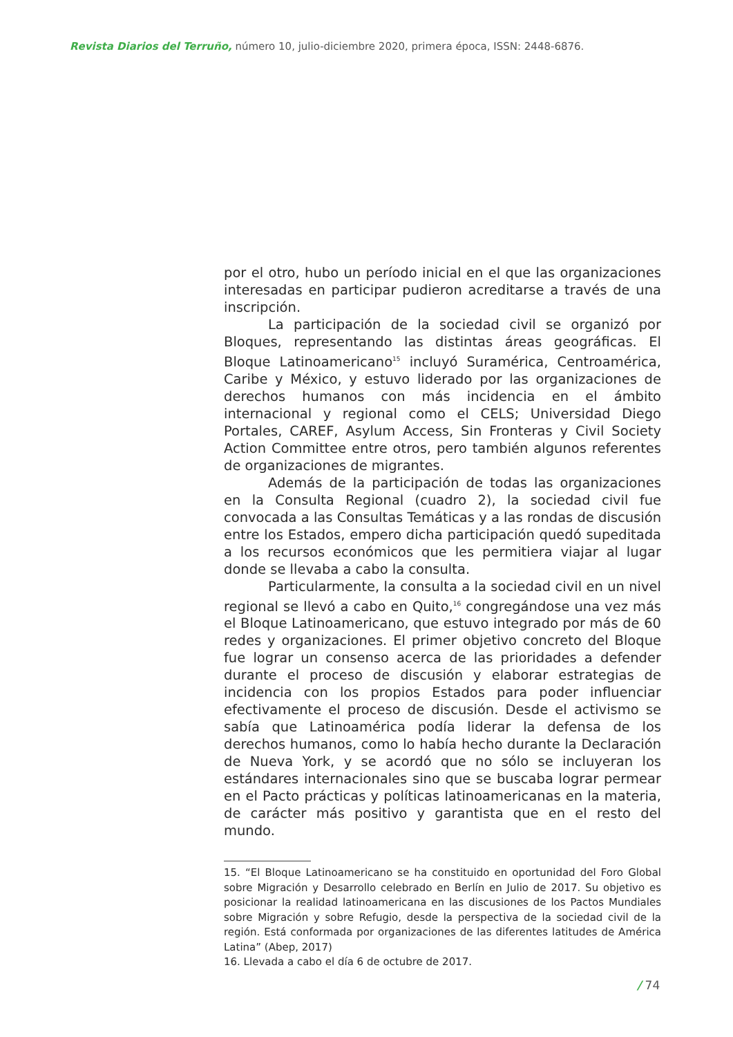Revista Diarios del Terruño, número 10, julio-diciembre 2020, primera época, ISSN: 2448-6876.
por el otro, hubo un período inicial en el que las organizaciones interesadas en participar pudieron acreditarse a través de una inscripción.
La participación de la sociedad civil se organizó por Bloques, representando las distintas áreas geográficas. El Bloque Latinoamericano<sup>15</sup> incluyó Suramérica, Centroamérica, Caribe y México, y estuvo liderado por las organizaciones de derechos humanos con más incidencia en el ámbito internacional y regional como el CELS; Universidad Diego Portales, CAREF, Asylum Access, Sin Fronteras y Civil Society Action Committee entre otros, pero también algunos referentes de organizaciones de migrantes.
Además de la participación de todas las organizaciones en la Consulta Regional (cuadro 2), la sociedad civil fue convocada a las Consultas Temáticas y a las rondas de discusión entre los Estados, empero dicha participación quedó supeditada a los recursos económicos que les permitiera viajar al lugar donde se llevaba a cabo la consulta.
Particularmente, la consulta a la sociedad civil en un nivel regional se llevó a cabo en Quito,<sup>16</sup> congregándose una vez más el Bloque Latinoamericano, que estuvo integrado por más de 60 redes y organizaciones. El primer objetivo concreto del Bloque fue lograr un consenso acerca de las prioridades a defender durante el proceso de discusión y elaborar estrategias de incidencia con los propios Estados para poder influenciar efectivamente el proceso de discusión. Desde el activismo se sabía que Latinoamérica podía liderar la defensa de los derechos humanos, como lo había hecho durante la Declaración de Nueva York, y se acordó que no sólo se incluyeran los estándares internacionales sino que se buscaba lograr permear en el Pacto prácticas y políticas latinoamericanas en la materia, de carácter más positivo y garantista que en el resto del mundo.
15. “El Bloque Latinoamericano se ha constituido en oportunidad del Foro Global sobre Migración y Desarrollo celebrado en Berlín en Julio de 2017. Su objetivo es posicionar la realidad latinoamericana en las discusiones de los Pactos Mundiales sobre Migración y sobre Refugio, desde la perspectiva de la sociedad civil de la región. Está conformada por organizaciones de las diferentes latitudes de América Latina” (Abep, 2017)
16. Llevada a cabo el día 6 de octubre de 2017.
/ 74